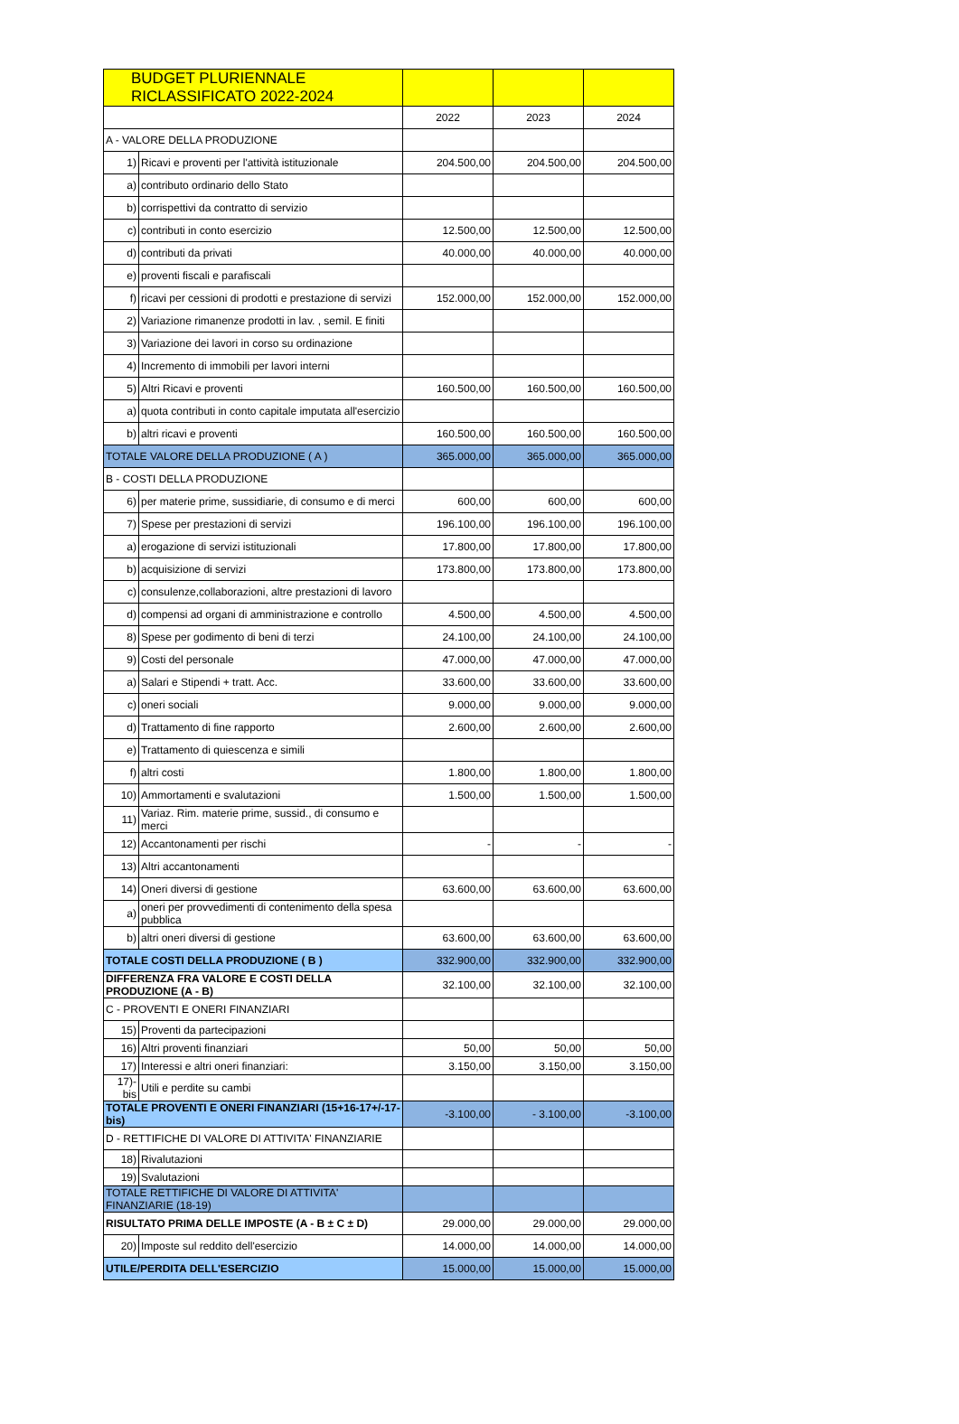| BUDGET PLURIENNALE RICLASSIFICATO 2022-2024 | | | | |
| --- | --- | --- | --- | --- |
| | | 2022 | 2023 | 2024 |
| A - VALORE DELLA PRODUZIONE | | | | |
| 1) | Ricavi e proventi per l'attività istituzionale | 204.500,00 | 204.500,00 | 204.500,00 |
| a) | contributo ordinario dello Stato | | | |
| b) | corrispettivi da contratto di servizio | | | |
| c) | contributi in conto esercizio | 12.500,00 | 12.500,00 | 12.500,00 |
| d) | contributi da privati | 40.000,00 | 40.000,00 | 40.000,00 |
| e) | proventi fiscali e parafiscali | | | |
| f) | ricavi per cessioni di prodotti e prestazione di servizi | 152.000,00 | 152.000,00 | 152.000,00 |
| 2) | Variazione rimanenze prodotti in lav. , semil. E finiti | | | |
| 3) | Variazione dei lavori in corso su ordinazione | | | |
| 4) | Incremento di immobili per lavori interni | | | |
| 5) | Altri Ricavi e proventi | 160.500,00 | 160.500,00 | 160.500,00 |
| a) | quota contributi in conto capitale imputata all'esercizio | | | |
| b) | altri ricavi e proventi | 160.500,00 | 160.500,00 | 160.500,00 |
| TOTALE VALORE DELLA PRODUZIONE ( A ) | | 365.000,00 | 365.000,00 | 365.000,00 |
| B - COSTI DELLA PRODUZIONE | | | | |
| 6) | per materie prime, sussidiarie, di consumo e di merci | 600,00 | 600,00 | 600,00 |
| 7) | Spese per prestazioni di servizi | 196.100,00 | 196.100,00 | 196.100,00 |
| a) | erogazione di servizi istituzionali | 17.800,00 | 17.800,00 | 17.800,00 |
| b) | acquisizione di servizi | 173.800,00 | 173.800,00 | 173.800,00 |
| c) | consulenze,collaborazioni, altre prestazioni di lavoro | | | |
| d) | compensi ad organi di amministrazione e controllo | 4.500,00 | 4.500,00 | 4.500,00 |
| 8) | Spese per godimento di beni di terzi | 24.100,00 | 24.100,00 | 24.100,00 |
| 9) | Costi del personale | 47.000,00 | 47.000,00 | 47.000,00 |
| a) | Salari e Stipendi + tratt. Acc. | 33.600,00 | 33.600,00 | 33.600,00 |
| c) | oneri sociali | 9.000,00 | 9.000,00 | 9.000,00 |
| d) | Trattamento di fine rapporto | 2.600,00 | 2.600,00 | 2.600,00 |
| e) | Trattamento di quiescenza e simili | | | |
| f) | altri costi | 1.800,00 | 1.800,00 | 1.800,00 |
| 10) | Ammortamenti e svalutazioni | 1.500,00 | 1.500,00 | 1.500,00 |
| 11) | Variaz. Rim. materie prime, sussid., di consumo e merci | | | |
| 12) | Accantonamenti per rischi | - | - | - |
| 13) | Altri accantonamenti | | | |
| 14) | Oneri diversi di gestione | 63.600,00 | 63.600,00 | 63.600,00 |
| a) | oneri per provvedimenti di contenimento della spesa pubblica | | | |
| b) | altri oneri diversi di gestione | 63.600,00 | 63.600,00 | 63.600,00 |
| TOTALE COSTI DELLA PRODUZIONE ( B ) | | 332.900,00 | 332.900,00 | 332.900,00 |
| DIFFERENZA FRA VALORE E COSTI DELLA PRODUZIONE (A - B) | | 32.100,00 | 32.100,00 | 32.100,00 |
| C - PROVENTI E ONERI FINANZIARI | | | | |
| 15) | Proventi da partecipazioni | | | |
| 16) | Altri proventi finanziari | 50,00 | 50,00 | 50,00 |
| 17) | Interessi e altri oneri finanziari: | 3.150,00 | 3.150,00 | 3.150,00 |
| 17)- bis | Utili e perdite su cambi | | | |
| TOTALE PROVENTI E ONERI FINANZIARI (15+16-17+/-17-bis) | | -3.100,00 | - 3.100,00 | -3.100,00 |
| D - RETTIFICHE DI VALORE DI ATTIVITA' FINANZIARIE | | | | |
| 18) | Rivalutazioni | | | |
| 19) | Svalutazioni | | | |
| TOTALE RETTIFICHE DI VALORE DI ATTIVITA' FINANZIARIE (18-19) | | | | |
| RISULTATO PRIMA DELLE IMPOSTE (A - B ± C ± D) | | 29.000,00 | 29.000,00 | 29.000,00 |
| 20) | Imposte sul reddito dell'esercizio | 14.000,00 | 14.000,00 | 14.000,00 |
| UTILE/PERDITA DELL'ESERCIZIO | | 15.000,00 | 15.000,00 | 15.000,00 |